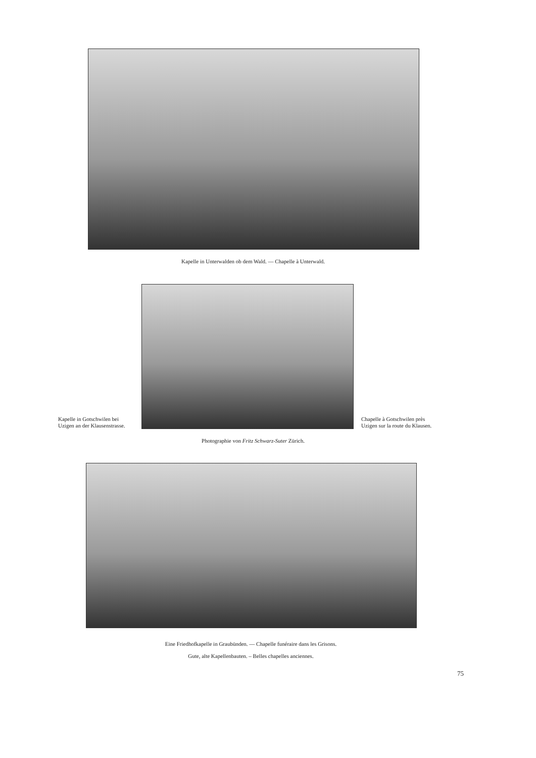Kapelle in Unterwalden ob dem Wald. — Chapelle à Unterwald.
Kapelle in Gotschwilen bei Uzigen an der Klausenstrasse.
Chapelle à Gotschwilen près Uzigen sur la route du Klausen.
Photographie von Fritz Schwarz-Suter Zürich.
Eine Friedhofkapelle in Graubünden. — Chapelle funéraire dans les Grisons.
Gute, alte Kapellenbauten. – Belles chapelles anciennes.
75